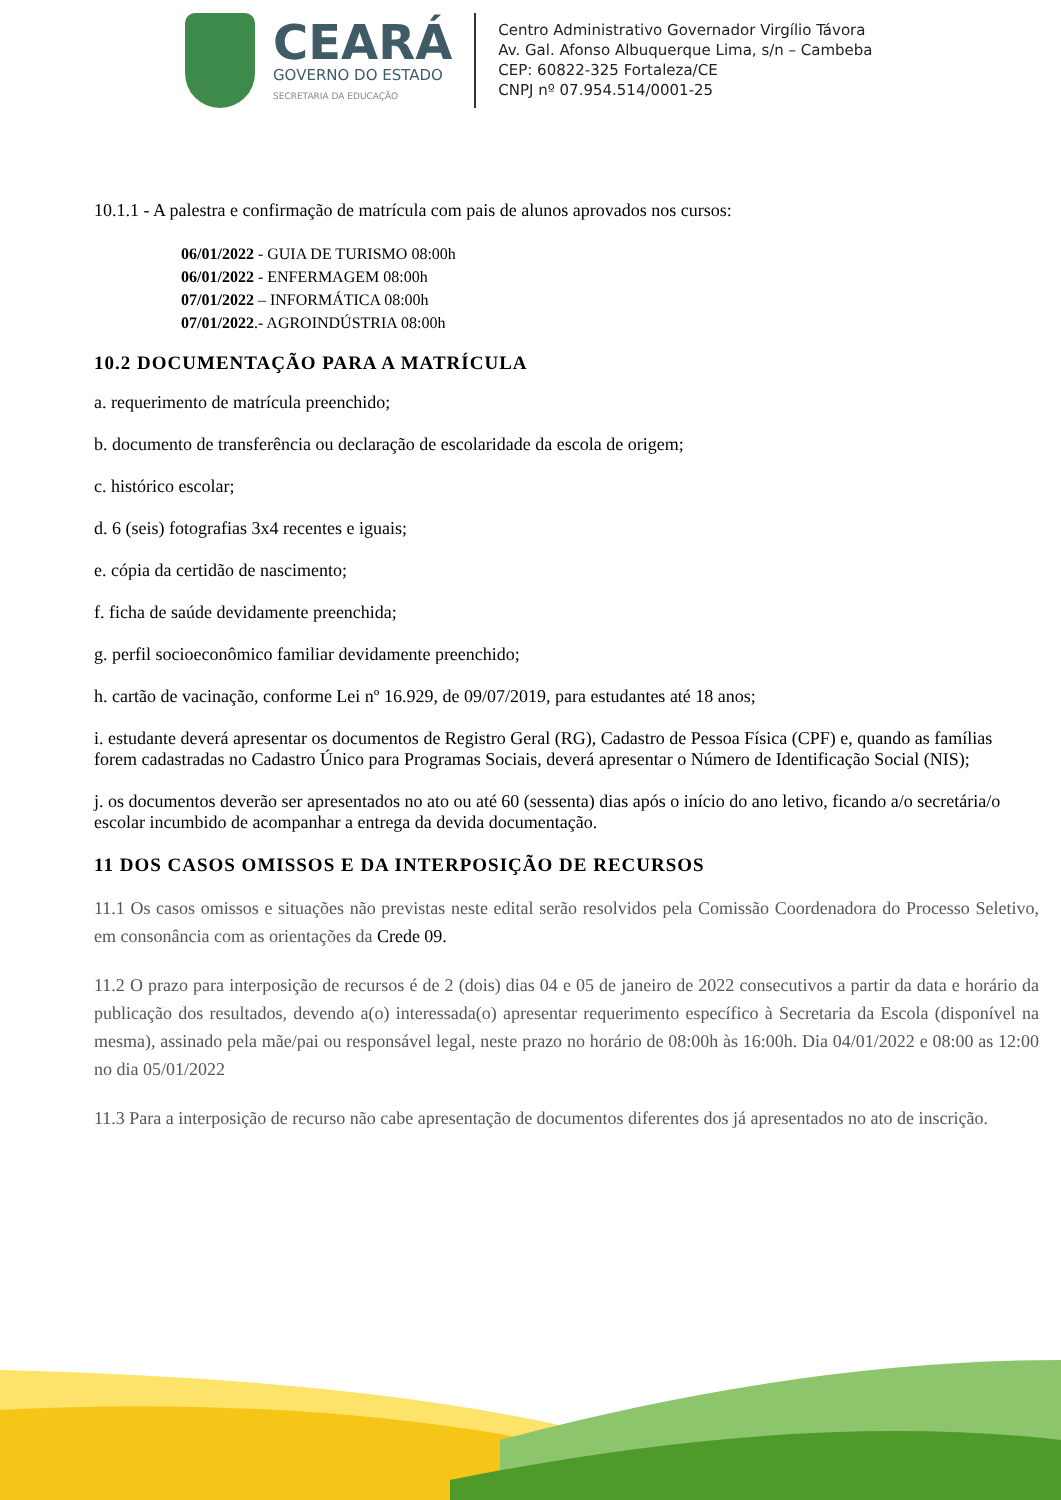CEARÁ
GOVERNO DO ESTADO
SECRETARIA DA EDUCAÇÃO
Centro Administrativo Governador Virgílio Távora
Av. Gal. Afonso Albuquerque Lima, s/n – Cambeba
CEP: 60822-325 Fortaleza/CE
CNPJ nº 07.954.514/0001-25
10.1.1 - A palestra e confirmação de matrícula com pais de alunos aprovados nos cursos:
06/01/2022 - GUIA DE TURISMO 08:00h
06/01/2022 - ENFERMAGEM 08:00h
07/01/2022 – INFORMÁTICA 08:00h
07/01/2022.- AGROINDÚSTRIA 08:00h
10.2 DOCUMENTAÇÃO PARA A MATRÍCULA
a. requerimento de matrícula preenchido;
b. documento de transferência ou declaração de escolaridade da escola de origem;
c. histórico escolar;
d. 6 (seis) fotografias 3x4 recentes e iguais;
e. cópia da certidão de nascimento;
f. ficha de saúde devidamente preenchida;
g. perfil socioeconômico familiar devidamente preenchido;
h. cartão de vacinação, conforme Lei nº 16.929, de 09/07/2019, para estudantes até 18 anos;
i. estudante deverá apresentar os documentos de Registro Geral (RG), Cadastro de Pessoa Física (CPF) e, quando as famílias forem cadastradas no Cadastro Único para Programas Sociais, deverá apresentar o Número de Identificação Social (NIS);
j. os documentos deverão ser apresentados no ato ou até 60 (sessenta) dias após o início do ano letivo, ficando a/o secretária/o escolar incumbido de acompanhar a entrega da devida documentação.
11 DOS CASOS OMISSOS E DA INTERPOSIÇÃO DE RECURSOS
11.1 Os casos omissos e situações não previstas neste edital serão resolvidos pela Comissão Coordenadora do Processo Seletivo, em consonância com as orientações da Crede 09.
11.2 O prazo para interposição de recursos é de 2 (dois) dias 04 e 05 de janeiro de 2022 consecutivos a partir da data e horário da publicação dos resultados, devendo a(o) interessada(o) apresentar requerimento específico à Secretaria da Escola (disponível na mesma), assinado pela mãe/pai ou responsável legal, neste prazo no horário de 08:00h às 16:00h. Dia 04/01/2022 e 08:00 as 12:00 no dia 05/01/2022
11.3 Para a interposição de recurso não cabe apresentação de documentos diferentes dos já apresentados no ato de inscrição.